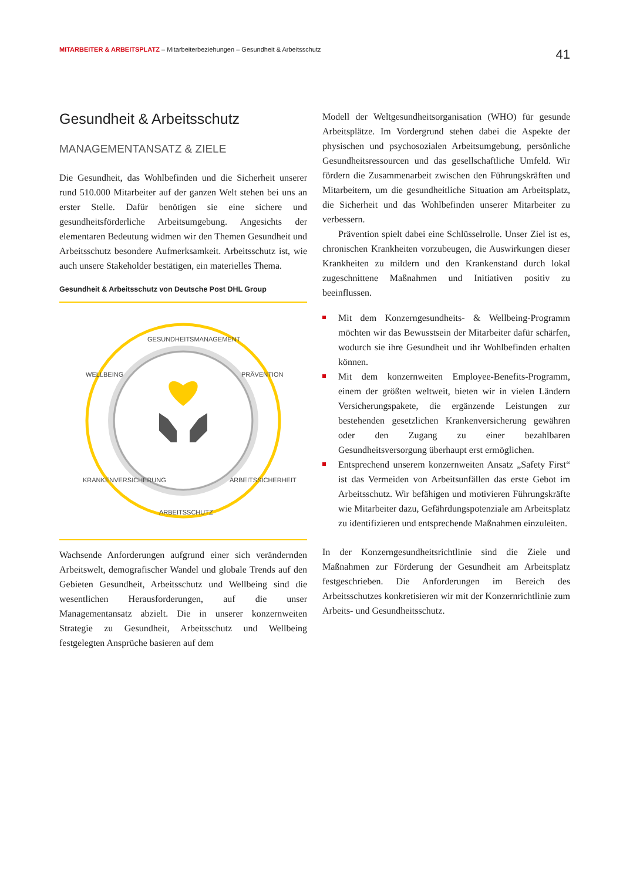MITARBEITER & ARBEITSPLATZ – Mitarbeiterbeziehungen – Gesundheit & Arbeitsschutz
41
Gesundheit & Arbeitsschutz
MANAGEMENTANSATZ & ZIELE
Die Gesundheit, das Wohlbefinden und die Sicherheit unserer rund 510.000 Mitarbeiter auf der ganzen Welt stehen bei uns an erster Stelle. Dafür benötigen sie eine sichere und gesundheitsförderliche Arbeitsumgebung. Angesichts der elementaren Bedeutung widmen wir den Themen Gesundheit und Arbeitsschutz besondere Aufmerksamkeit. Arbeitsschutz ist, wie auch unsere Stakeholder bestätigen, ein materielles Thema.
Gesundheit & Arbeitsschutz von Deutsche Post DHL Group
GESUNDHEITSMANAGEMENT
PRÄVENTION
ARBEITSSICHERHEIT
ARBEITSSCHUTZ
KRANKENVERSICHERUNG
WELLBEING
Wachsende Anforderungen aufgrund einer sich verändernden Arbeitswelt, demografischer Wandel und globale Trends auf den Gebieten Gesundheit, Arbeitsschutz und Wellbeing sind die wesentlichen Herausforderungen, auf die unser Managementansatz abzielt. Die in unserer konzernweiten Strategie zu Gesundheit, Arbeitsschutz und Wellbeing festgelegten Ansprüche basieren auf dem
Modell der Weltgesundheitsorganisation (WHO) für gesunde Arbeitsplätze. Im Vordergrund stehen dabei die Aspekte der physischen und psychosozialen Arbeitsumgebung, persönliche Gesundheitsressourcen und das gesellschaftliche Umfeld. Wir fördern die Zusammenarbeit zwischen den Führungskräften und Mitarbeitern, um die gesundheitliche Situation am Arbeitsplatz, die Sicherheit und das Wohlbefinden unserer Mitarbeiter zu verbessern.
Prävention spielt dabei eine Schlüsselrolle. Unser Ziel ist es, chronischen Krankheiten vorzubeugen, die Auswirkungen dieser Krankheiten zu mildern und den Krankenstand durch lokal zugeschnittene Maßnahmen und Initiativen positiv zu beeinflussen.
Mit dem Konzerngesundheits- & Wellbeing-Programm möchten wir das Bewusstsein der Mitarbeiter dafür schärfen, wodurch sie ihre Gesundheit und ihr Wohlbefinden erhalten können.
Mit dem konzernweiten Employee-Benefits-Programm, einem der größten weltweit, bieten wir in vielen Ländern Versicherungspakete, die ergänzende Leistungen zur bestehenden gesetzlichen Krankenversicherung gewähren oder den Zugang zu einer bezahlbaren Gesundheitsversorgung überhaupt erst ermöglichen.
Entsprechend unserem konzernweiten Ansatz „Safety First“ ist das Vermeiden von Arbeitsunfällen das erste Gebot im Arbeitsschutz. Wir befähigen und motivieren Führungskräfte wie Mitarbeiter dazu, Gefährdungspotenziale am Arbeitsplatz zu identifizieren und entsprechende Maßnahmen einzuleiten.
In der Konzerngesundheitsrichtlinie sind die Ziele und Maßnahmen zur Förderung der Gesundheit am Arbeitsplatz festgeschrieben. Die Anforderungen im Bereich des Arbeitsschutzes konkretisieren wir mit der Konzernrichtlinie zum Arbeits- und Gesundheitsschutz.